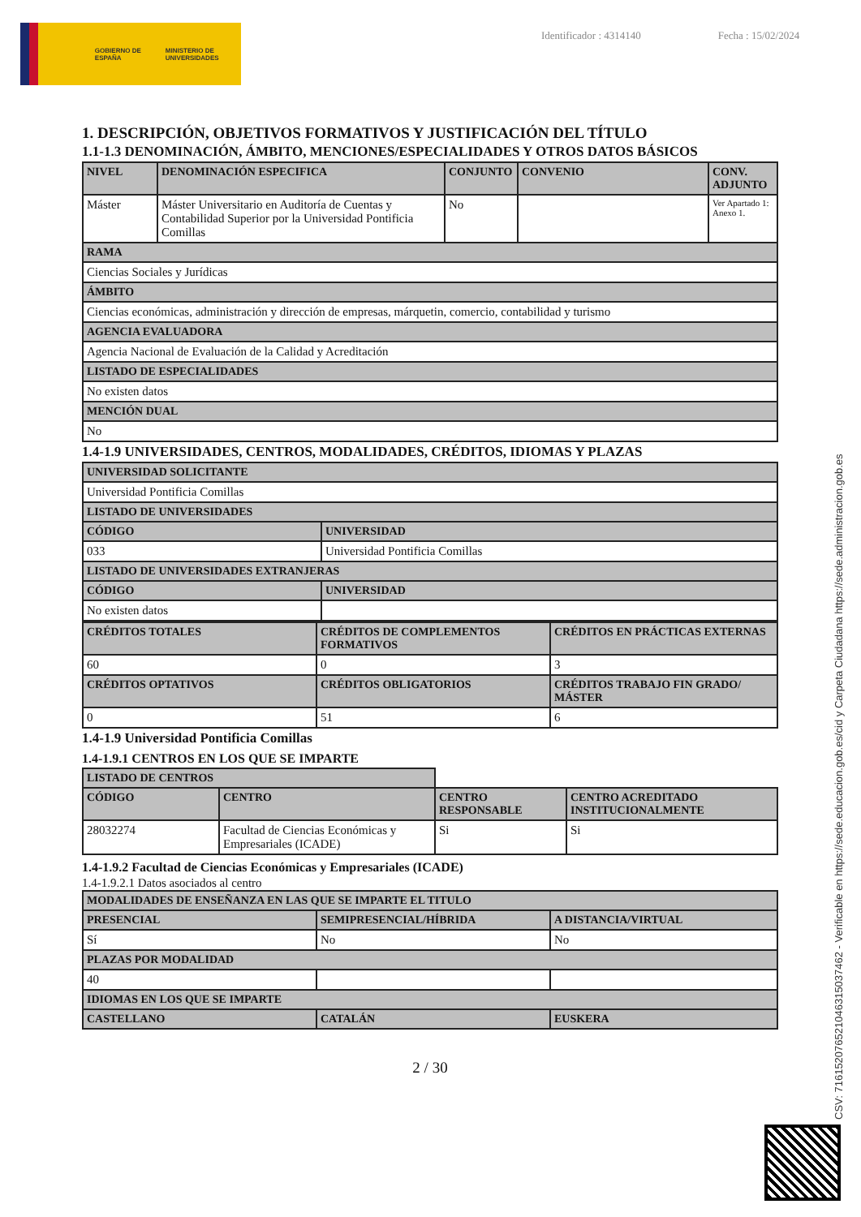GOBIERNO DE ESPAÑA MINISTERIO DE UNIVERSIDADES
Identificador : 4314140 Fecha : 15/02/2024
1. DESCRIPCIÓN, OBJETIVOS FORMATIVOS Y JUSTIFICACIÓN DEL TÍTULO
1.1-1.3 DENOMINACIÓN, ÁMBITO, MENCIONES/ESPECIALIDADES Y OTROS DATOS BÁSICOS
| NIVEL | DENOMINACIÓN ESPECIFICA | CONJUNTO | CONVENIO | CONV. ADJUNTO |
| --- | --- | --- | --- | --- |
| Máster | Máster Universitario en Auditoría de Cuentas y Contabilidad Superior por la Universidad Pontificia Comillas | No | | Ver Apartado 1: Anexo 1. |
| RAMA | | | | |
| Ciencias Sociales y Jurídicas | | | | |
| ÁMBITO | | | | |
| Ciencias económicas, administración y dirección de empresas, márquetin, comercio, contabilidad y turismo | | | | |
| AGENCIA EVALUADORA | | | | |
| Agencia Nacional de Evaluación de la Calidad y Acreditación | | | | |
| LISTADO DE ESPECIALIDADES | | | | |
| No existen datos | | | | |
| MENCIÓN DUAL | | | | |
| No | | | | |
1.4-1.9 UNIVERSIDADES, CENTROS, MODALIDADES, CRÉDITOS, IDIOMAS Y PLAZAS
| UNIVERSIDAD SOLICITANTE | |
| --- | --- |
| Universidad Pontificia Comillas | |
| LISTADO DE UNIVERSIDADES | |
| CÓDIGO | UNIVERSIDAD |
| 033 | Universidad Pontificia Comillas |
| LISTADO DE UNIVERSIDADES EXTRANJERAS | |
| CÓDIGO | UNIVERSIDAD |
| No existen datos | |
| CRÉDITOS TOTALES | CRÉDITOS DE COMPLEMENTOS FORMATIVOS | CRÉDITOS EN PRÁCTICAS EXTERNAS |
| --- | --- | --- |
| 60 | 0 | 3 |
| CRÉDITOS OPTATIVOS | CRÉDITOS OBLIGATORIOS | CRÉDITOS TRABAJO FIN GRADO/ MÁSTER |
| 0 | 51 | 6 |
1.4-1.9 Universidad Pontificia Comillas
1.4-1.9.1 CENTROS EN LOS QUE SE IMPARTE
| LISTADO DE CENTROS | | | |
| CÓDIGO | CENTRO | CENTRO RESPONSABLE | CENTRO ACREDITADO INSTITUCIONALMENTE |
| 28032274 | Facultad de Ciencias Económicas y Empresariales (ICADE) | Si | Si |
1.4-1.9.2 Facultad de Ciencias Económicas y Empresariales (ICADE)
1.4-1.9.2.1 Datos asociados al centro
| MODALIDADES DE ENSEÑANZA EN LAS QUE SE IMPARTE EL TITULO | | |
| --- | --- | --- |
| PRESENCIAL | SEMIPRESENCIAL/HÍBRIDA | A DISTANCIA/VIRTUAL |
| Sí | No | No |
| PLAZAS POR MODALIDAD | | |
| 40 | | |
| IDIOMAS EN LOS QUE SE IMPARTE | | |
| CASTELLANO | CATALÁN | EUSKERA |
2 / 30
CSV: 716152076521046315037462 - Verificable en https://sede.educacion.gob.es/cid y Carpeta Ciudadana https://sede.administracion.gob.es